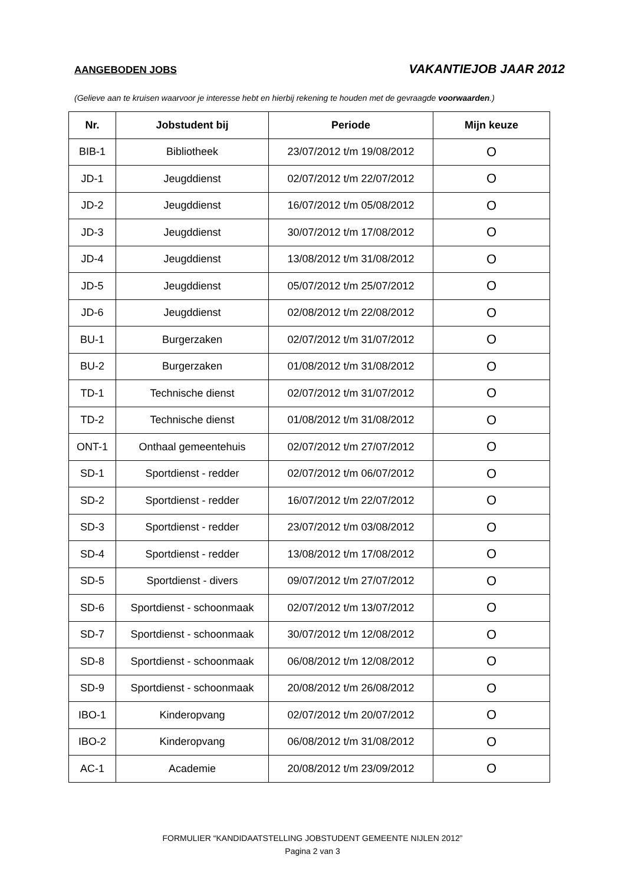AANGEBODEN JOBS VAKANTIEJOB JAAR 2012
(Gelieve aan te kruisen waarvoor je interesse hebt en hierbij rekening te houden met de gevraagde voorwaarden.)
| Nr. | Jobstudent bij | Periode | Mijn keuze |
| --- | --- | --- | --- |
| BIB-1 | Bibliotheek | 23/07/2012 t/m 19/08/2012 | O |
| JD-1 | Jeugddienst | 02/07/2012 t/m 22/07/2012 | O |
| JD-2 | Jeugddienst | 16/07/2012 t/m 05/08/2012 | O |
| JD-3 | Jeugddienst | 30/07/2012 t/m 17/08/2012 | O |
| JD-4 | Jeugddienst | 13/08/2012 t/m 31/08/2012 | O |
| JD-5 | Jeugddienst | 05/07/2012 t/m 25/07/2012 | O |
| JD-6 | Jeugddienst | 02/08/2012 t/m 22/08/2012 | O |
| BU-1 | Burgerzaken | 02/07/2012 t/m 31/07/2012 | O |
| BU-2 | Burgerzaken | 01/08/2012 t/m 31/08/2012 | O |
| TD-1 | Technische dienst | 02/07/2012 t/m 31/07/2012 | O |
| TD-2 | Technische dienst | 01/08/2012 t/m 31/08/2012 | O |
| ONT-1 | Onthaal gemeentehuis | 02/07/2012 t/m 27/07/2012 | O |
| SD-1 | Sportdienst - redder | 02/07/2012 t/m 06/07/2012 | O |
| SD-2 | Sportdienst - redder | 16/07/2012 t/m 22/07/2012 | O |
| SD-3 | Sportdienst - redder | 23/07/2012 t/m 03/08/2012 | O |
| SD-4 | Sportdienst - redder | 13/08/2012 t/m 17/08/2012 | O |
| SD-5 | Sportdienst - divers | 09/07/2012 t/m 27/07/2012 | O |
| SD-6 | Sportdienst - schoonmaak | 02/07/2012 t/m 13/07/2012 | O |
| SD-7 | Sportdienst - schoonmaak | 30/07/2012 t/m 12/08/2012 | O |
| SD-8 | Sportdienst - schoonmaak | 06/08/2012 t/m 12/08/2012 | O |
| SD-9 | Sportdienst - schoonmaak | 20/08/2012 t/m 26/08/2012 | O |
| IBO-1 | Kinderopvang | 02/07/2012 t/m 20/07/2012 | O |
| IBO-2 | Kinderopvang | 06/08/2012 t/m 31/08/2012 | O |
| AC-1 | Academie | 20/08/2012 t/m 23/09/2012 | O |
FORMULIER “KANDIDAATSTELLING JOBSTUDENT GEMEENTE NIJLEN 2012”
Pagina 2 van 3